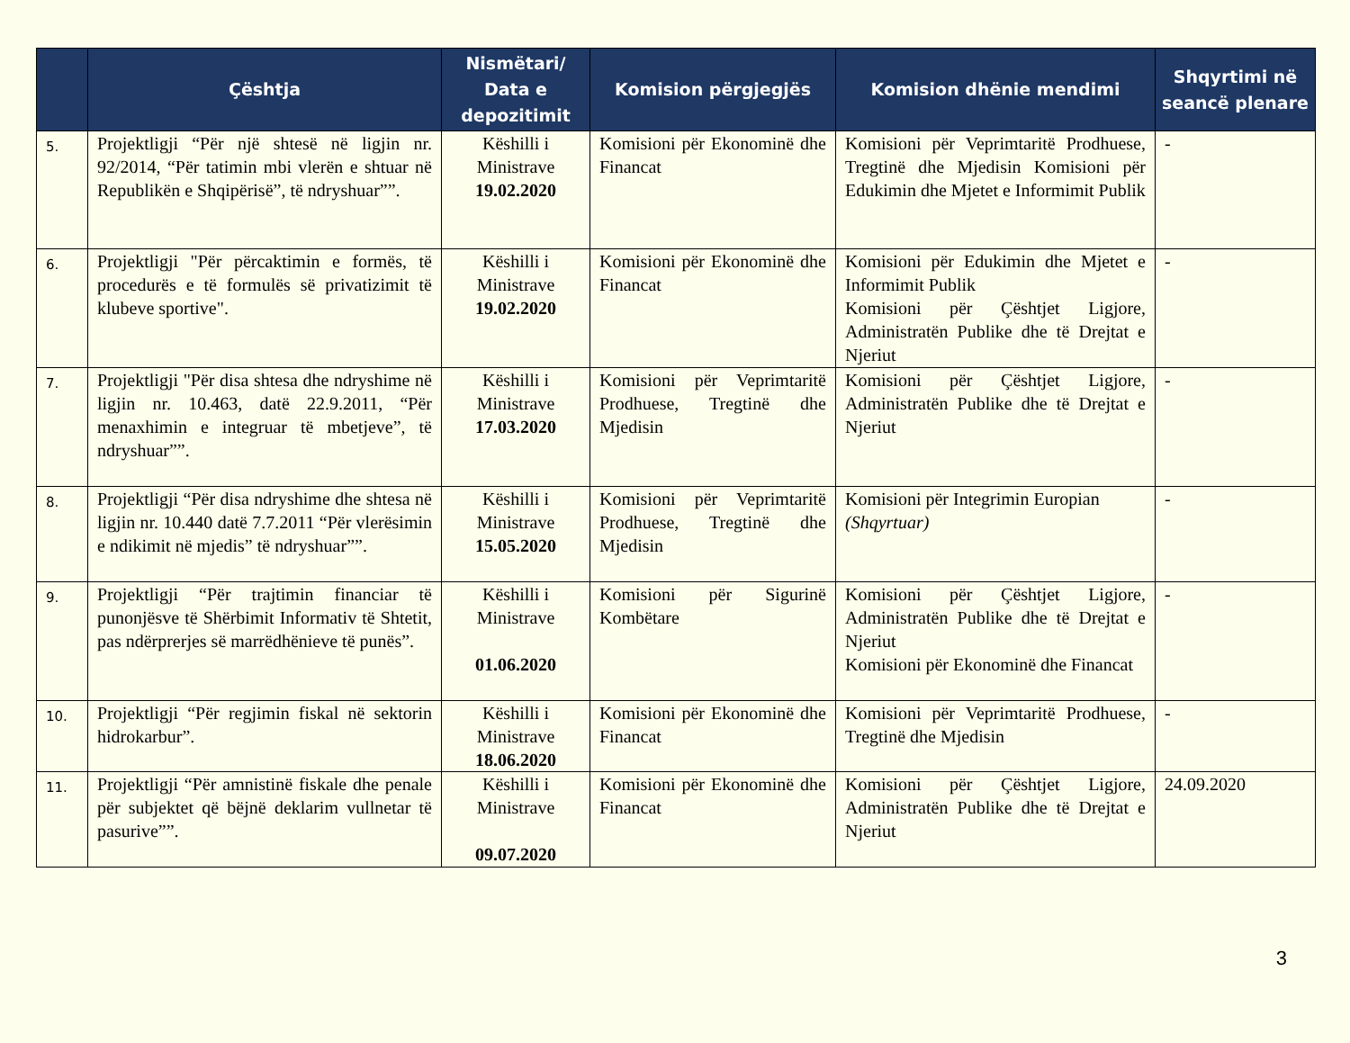| | Çështja | Nismëtari/ Data e depozitimit | Komision përgjegjës | Komision dhënie mendimi | Shqyrtimi në seancë plenare |
| --- | --- | --- | --- | --- | --- |
| 5. | Projektligji “Për një shtesë në ligjin nr. 92/2014, “Për tatimin mbi vlerën e shtuar në Republikën e Shqipërisë”, të ndryshuar””. | Këshilli i Ministrave 19.02.2020 | Komisioni për Ekonominë dhe Financat | Komisioni për Veprimtaritë Prodhuese, Tregtinë dhe Mjedisin Komisioni për Edukimin dhe Mjetet e Informimit Publik | - |
| 6. | Projektligji "Për përcaktimin e formës, të procedurës e të formulës së privatizimit të klubeve sportive". | Këshilli i Ministrave 19.02.2020 | Komisioni për Ekonominë dhe Financat | Komisioni për Edukimin dhe Mjetet e Informimit Publik Komisioni për Çështjet Ligjore, Administratën Publike dhe të Drejtat e Njeriut | - |
| 7. | Projektligji "Për disa shtesa dhe ndryshime në ligjin nr. 10.463, datë 22.9.2011, “Për menaxhimin e integruar të mbetjeve”, të ndryshuar””. | Këshilli i Ministrave 17.03.2020 | Komisioni për Veprimtaritë Prodhuese, Tregtinë dhe Mjedisin | Komisioni për Çështjet Ligjore, Administratën Publike dhe të Drejtat e Njeriut | - |
| 8. | Projektligji “Për disa ndryshime dhe shtesa në ligjin nr. 10.440 datë 7.7.2011 “Për vlerësimin e ndikimit në mjedis” të ndryshuar””. | Këshilli i Ministrave 15.05.2020 | Komisioni për Veprimtaritë Prodhuese, Tregtinë dhe Mjedisin | Komisioni për Integrimin Europian (Shqyrtuar) | - |
| 9. | Projektligji “Për trajtimin financiar të punonjësve të Shërbimit Informativ të Shtetit, pas ndërprerjes së marrëdhënieve të punës”. | Këshilli i Ministrave 01.06.2020 | Komisioni për Sigurinë Kombëtare | Komisioni për Çështjet Ligjore, Administratën Publike dhe të Drejtat e Njeriut Komisioni për Ekonominë dhe Financat | - |
| 10. | Projektligji “Për regjimin fiskal në sektorin hidrokarbur”. | Këshilli i Ministrave 18.06.2020 | Komisioni për Ekonominë dhe Financat | Komisioni për Veprimtaritë Prodhuese, Tregtinë dhe Mjedisin | - |
| 11. | Projektligji “Për amnistinë fiskale dhe penale për subjektet që bëjnë deklarim vullnetar të pasurive””. | Këshilli i Ministrave 09.07.2020 | Komisioni për Ekonominë dhe Financat | Komisioni për Çështjet Ligjore, Administratën Publike dhe të Drejtat e Njeriut | 24.09.2020 |
3